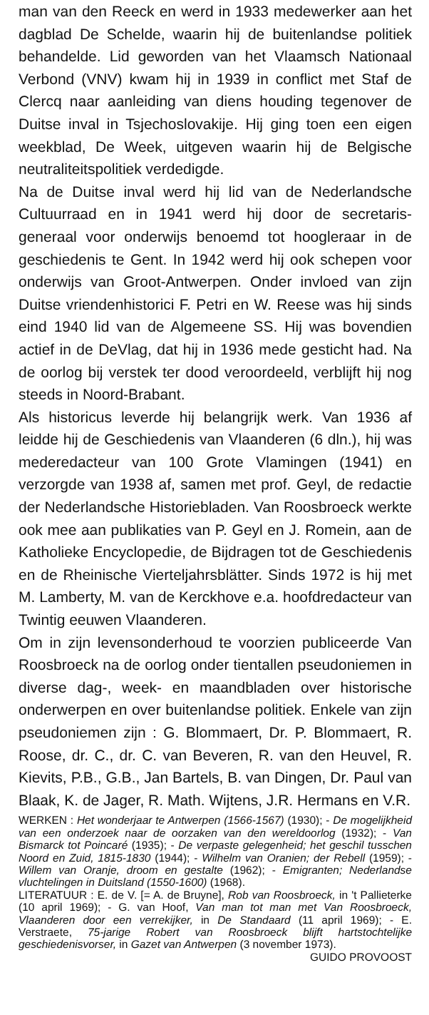man van den Reeck en werd in 1933 medewerker aan het dagblad De Schelde, waarin hij de buitenlandse politiek behandelde. Lid geworden van het Vlaamsch Nationaal Verbond (VNV) kwam hij in 1939 in conflict met Staf de Clercq naar aanleiding van diens houding tegenover de Duitse inval in Tsjechoslovakije. Hij ging toen een eigen weekblad, De Week, uitgeven waarin hij de Belgische neutraliteitspolitiek verdedigde.
Na de Duitse inval werd hij lid van de Nederlandsche Cultuurraad en in 1941 werd hij door de secretaris-generaal voor onderwijs benoemd tot hoogleraar in de geschiedenis te Gent. In 1942 werd hij ook schepen voor onderwijs van Groot-Antwerpen. Onder invloed van zijn Duitse vriendenhistorici F. Petri en W. Reese was hij sinds eind 1940 lid van de Algemeene SS. Hij was bovendien actief in de DeVlag, dat hij in 1936 mede gesticht had. Na de oorlog bij verstek ter dood veroordeeld, verblijft hij nog steeds in Noord-Brabant.
Als historicus leverde hij belangrijk werk. Van 1936 af leidde hij de Geschiedenis van Vlaanderen (6 dln.), hij was mederedacteur van 100 Grote Vlamingen (1941) en verzorgde van 1938 af, samen met prof. Geyl, de redactie der Nederlandsche Historiebladen. Van Roosbroeck werkte ook mee aan publikaties van P. Geyl en J. Romein, aan de Katholieke Encyclopedie, de Bijdragen tot de Geschiedenis en de Rheinische Vierteljahrsblätter. Sinds 1972 is hij met M. Lamberty, M. van de Kerckhove e.a. hoofdredacteur van Twintig eeuwen Vlaanderen.
Om in zijn levensonderhoud te voorzien publiceerde Van Roosbroeck na de oorlog onder tientallen pseudoniemen in diverse dag-, week- en maandbladen over historische onderwerpen en over buitenlandse politiek. Enkele van zijn pseudoniemen zijn : G. Blommaert, Dr. P. Blommaert, R. Roose, dr. C., dr. C. van Beveren, R. van den Heuvel, R. Kievits, P.B., G.B., Jan Bartels, B. van Dingen, Dr. Paul van Blaak, K. de Jager, R. Math. Wijtens, J.R. Hermans en V.R.
WERKEN : Het wonderjaar te Antwerpen (1566-1567) (1930); - De mogelijkheid van een onderzoek naar de oorzaken van den wereldoorlog (1932); - Van Bismarck tot Poincaré (1935); - De verpaste gelegenheid; het geschil tusschen Noord en Zuid, 1815-1830 (1944); - Wilhelm van Oranien; der Rebell (1959); - Willem van Oranje, droom en gestalte (1962); - Emigranten; Nederlandse vluchtelingen in Duitsland (1550-1600) (1968).
LITERATUUR : E. de V. [= A. de Bruyne], Rob van Roosbroeck, in 't Pallieterke (10 april 1969); - G. van Hoof, Van man tot man met Van Roosbroeck, Vlaanderen door een verrekijker, in De Standaard (11 april 1969); - E. Verstraete, 75-jarige Robert van Roosbroeck blijft hartstochtelijke geschiedenisvorser, in Gazet van Antwerpen (3 november 1973).
GUIDO PROVOOST